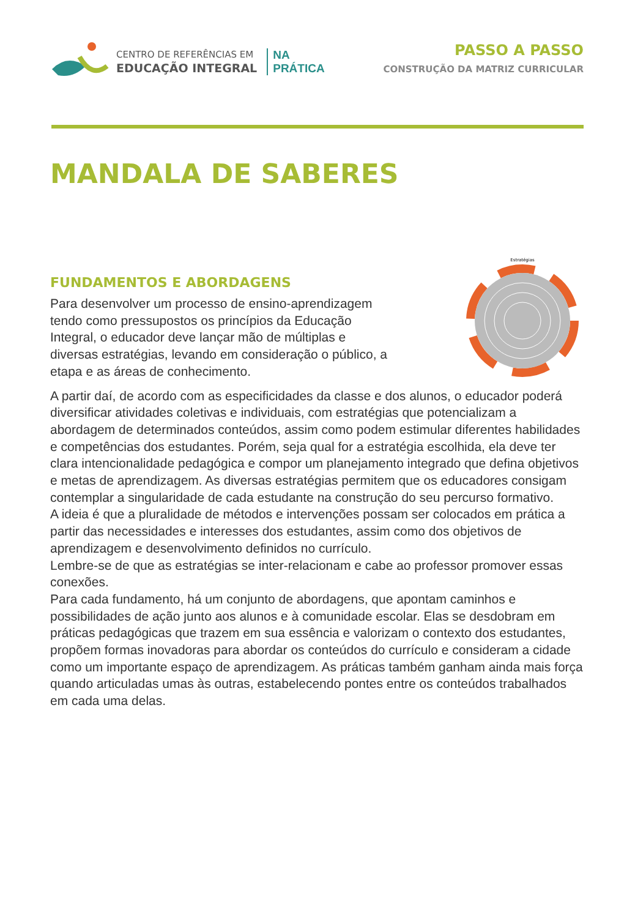CENTRO DE REFERÊNCIAS EM
EDUCAÇÃO INTEGRAL
NA
PRÁTICA
PASSO A PASSO
CONSTRUÇÃO DA MATRIZ CURRICULAR
MANDALA DE SABERES
FUNDAMENTOS E ABORDAGENS
Para desenvolver um processo de ensino-aprendizagem
tendo como pressupostos os princípios da Educação
Integral, o educador deve lançar mão de múltiplas e
diversas estratégias, levando em consideração o público, a
etapa e as áreas de conhecimento.
Estratégias
A partir daí, de acordo com as especificidades da classe e dos alunos, o educador poderá diversificar atividades coletivas e individuais, com estratégias que potencializam a abordagem de determinados conteúdos, assim como podem estimular diferentes habilidades e competências dos estudantes. Porém, seja qual for a estratégia escolhida, ela deve ter clara intencionalidade pedagógica e compor um planejamento integrado que defina objetivos e metas de aprendizagem. As diversas estratégias permitem que os educadores consigam contemplar a singularidade de cada estudante na construção do seu percurso formativo.
A ideia é que a pluralidade de métodos e intervenções possam ser colocados em prática a partir das necessidades e interesses dos estudantes, assim como dos objetivos de aprendizagem e desenvolvimento definidos no currículo.
Lembre-se de que as estratégias se inter-relacionam e cabe ao professor promover essas conexões.
Para cada fundamento, há um conjunto de abordagens, que apontam caminhos e possibilidades de ação junto aos alunos e à comunidade escolar. Elas se desdobram em práticas pedagógicas que trazem em sua essência e valorizam o contexto dos estudantes, propõem formas inovadoras para abordar os conteúdos do currículo e consideram a cidade como um importante espaço de aprendizagem. As práticas também ganham ainda mais força quando articuladas umas às outras, estabelecendo pontes entre os conteúdos trabalhados em cada uma delas.